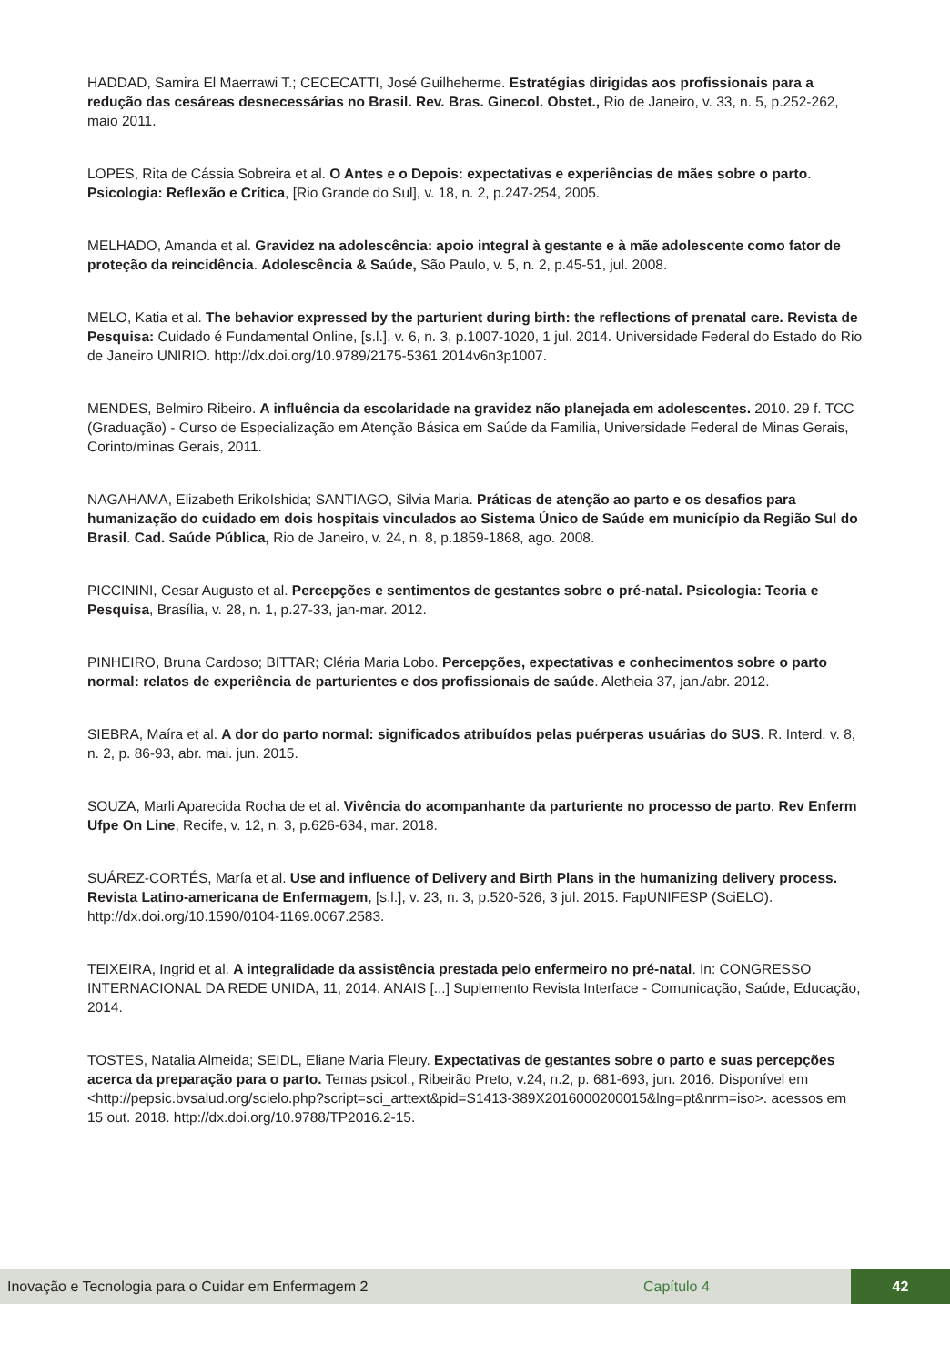HADDAD, Samira El Maerrawi T.; CECECATTI, José Guilheherme. Estratégias dirigidas aos profissionais para a redução das cesáreas desnecessárias no Brasil. Rev. Bras. Ginecol. Obstet., Rio de Janeiro, v. 33, n. 5, p.252-262, maio 2011.
LOPES, Rita de Cássia Sobreira et al. O Antes e o Depois: expectativas e experiências de mães sobre o parto. Psicologia: Reflexão e Crítica, [Rio Grande do Sul], v. 18, n. 2, p.247-254, 2005.
MELHADO, Amanda et al. Gravidez na adolescência: apoio integral à gestante e à mãe adolescente como fator de proteção da reincidência. Adolescência & Saúde, São Paulo, v. 5, n. 2, p.45-51, jul. 2008.
MELO, Katia et al. The behavior expressed by the parturient during birth: the reflections of prenatal care. Revista de Pesquisa: Cuidado é Fundamental Online, [s.l.], v. 6, n. 3, p.1007-1020, 1 jul. 2014. Universidade Federal do Estado do Rio de Janeiro UNIRIO. http://dx.doi.org/10.9789/2175-5361.2014v6n3p1007.
MENDES, Belmiro Ribeiro. A influência da escolaridade na gravidez não planejada em adolescentes. 2010. 29 f. TCC (Graduação) - Curso de Especialização em Atenção Básica em Saúde da Familia, Universidade Federal de Minas Gerais, Corinto/minas Gerais, 2011.
NAGAHAMA, Elizabeth ErikoIshida; SANTIAGO, Silvia Maria. Práticas de atenção ao parto e os desafios para humanização do cuidado em dois hospitais vinculados ao Sistema Único de Saúde em município da Região Sul do Brasil. Cad. Saúde Pública, Rio de Janeiro, v. 24, n. 8, p.1859-1868, ago. 2008.
PICCININI, Cesar Augusto et al. Percepções e sentimentos de gestantes sobre o pré-natal. Psicologia: Teoria e Pesquisa, Brasília, v. 28, n. 1, p.27-33, jan-mar. 2012.
PINHEIRO, Bruna Cardoso; BITTAR; Cléria Maria Lobo. Percepções, expectativas e conhecimentos sobre o parto normal: relatos de experiência de parturientes e dos profissionais de saúde. Aletheia 37, jan./abr. 2012.
SIEBRA, Maíra et al. A dor do parto normal: significados atribuídos pelas puérperas usuárias do SUS. R. Interd. v. 8, n. 2, p. 86-93, abr. mai. jun. 2015.
SOUZA, Marli Aparecida Rocha de et al. Vivência do acompanhante da parturiente no processo de parto. Rev Enferm Ufpe On Line, Recife, v. 12, n. 3, p.626-634, mar. 2018.
SUÁREZ-CORTÉS, María et al. Use and influence of Delivery and Birth Plans in the humanizing delivery process. Revista Latino-americana de Enfermagem, [s.l.], v. 23, n. 3, p.520-526, 3 jul. 2015. FapUNIFESP (SciELO). http://dx.doi.org/10.1590/0104-1169.0067.2583.
TEIXEIRA, Ingrid et al. A integralidade da assistência prestada pelo enfermeiro no pré-natal. In: CONGRESSO INTERNACIONAL DA REDE UNIDA, 11, 2014. ANAIS [...] Suplemento Revista Interface - Comunicação, Saúde, Educação, 2014.
TOSTES, Natalia Almeida; SEIDL, Eliane Maria Fleury. Expectativas de gestantes sobre o parto e suas percepções acerca da preparação para o parto. Temas psicol., Ribeirão Preto, v.24, n.2, p. 681-693, jun. 2016. Disponível em <http://pepsic.bvsalud.org/scielo.php?script=sci_arttext&pid=S1413-389X2016000200015&lng=pt&nrm=iso>. acessos em 15 out. 2018. http://dx.doi.org/10.9788/TP2016.2-15.
Inovação e Tecnologia para o Cuidar em Enfermagem 2 Capítulo 4 42